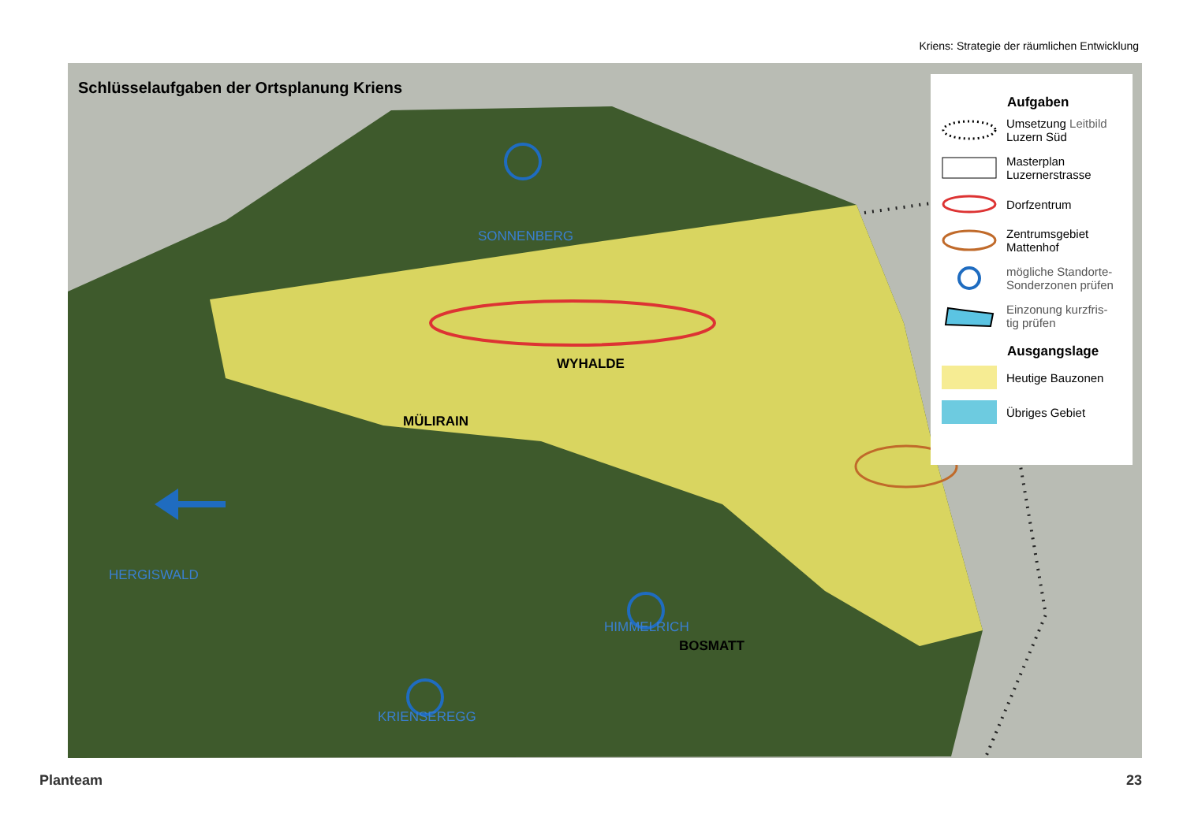Kriens: Strategie der räumlichen Entwicklung
Schlüsselaufgaben der Ortsplanung Kriens
SONNENBERG
WYHALDE
MÜLIRAIN
BOSMATT
HERGISWALD
HIMMELRICH
KRIENSEREGG
Aufgaben
Umsetzung Leitbild
Luzern Süd
Masterplan
Luzernerstrasse
Dorfzentrum
Zentrumsgebiet
Mattenhof
mögliche Standorte-
Sonderzonen prüfen
Einzonung kurzfris-
tig prüfen
Ausgangslage
Heutige Bauzonen
Übriges Gebiet
Planteam 23